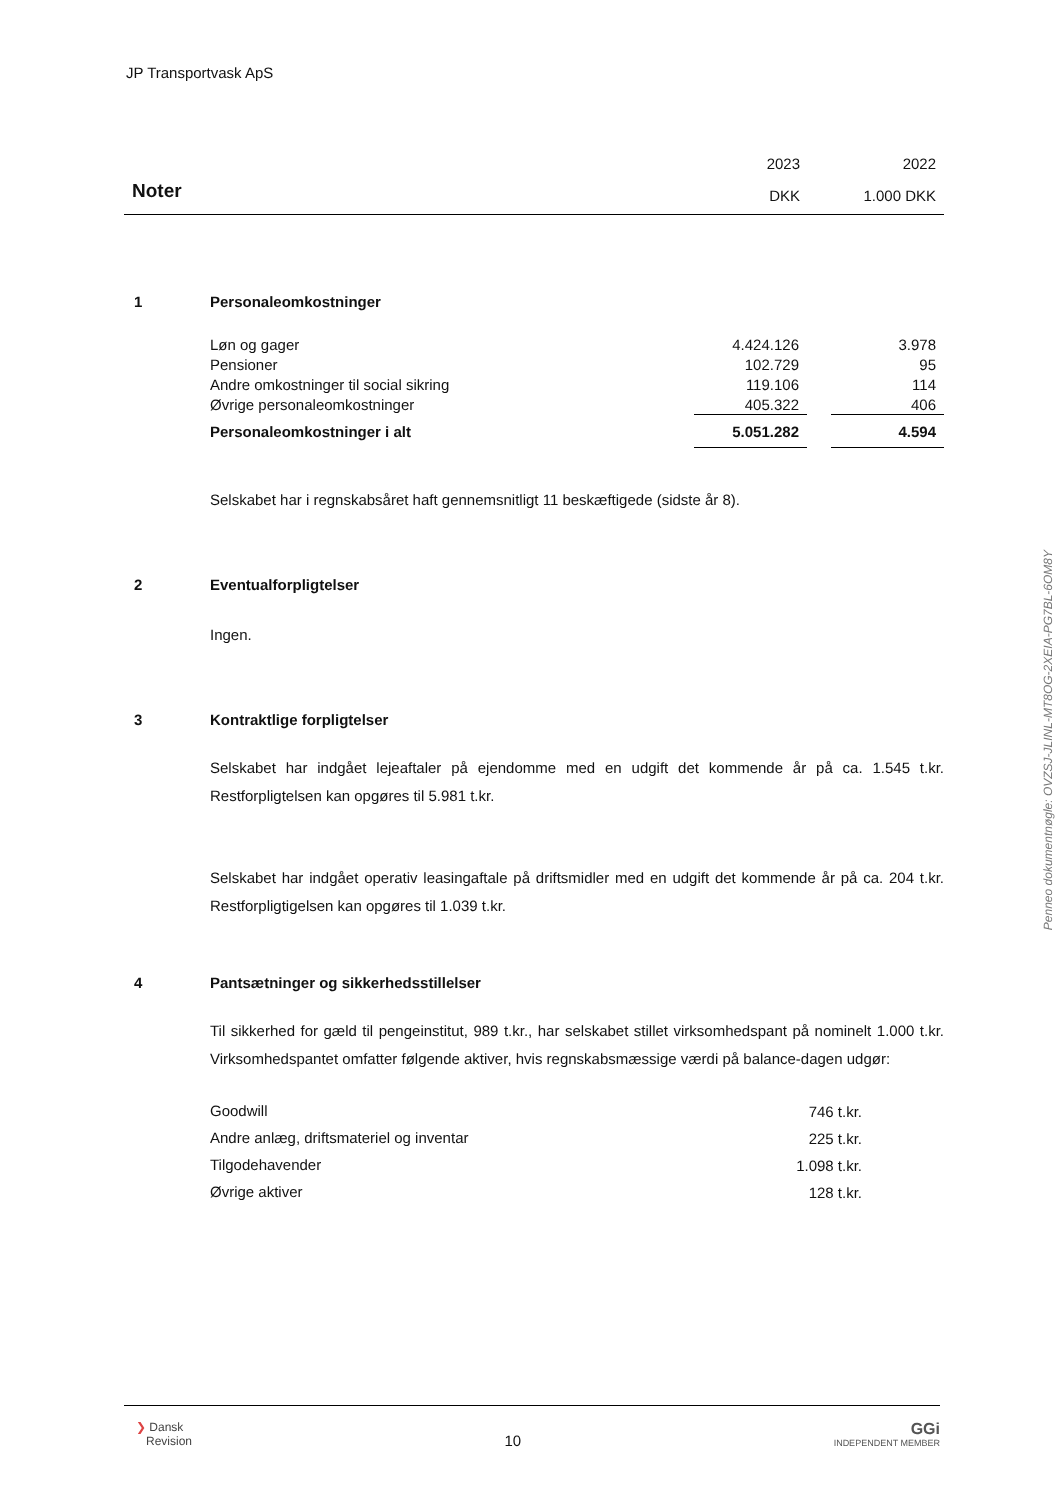JP Transportvask ApS
| | 2023 | 2022 |
| Noter | DKK | 1.000 DKK |
1 Personaleomkostninger
| Løn og gager | 4.424.126 | | 3.978 |
| Pensioner | 102.729 | | 95 |
| Andre omkostninger til social sikring | 119.106 | | 114 |
| Øvrige personaleomkostninger | 405.322 | | 406 |
| Personaleomkostninger i alt | 5.051.282 | | 4.594 |
Selskabet har i regnskabsåret haft gennemsnitligt 11 beskæftigede (sidste år 8).
2 Eventualforpligtelser
Ingen.
3 Kontraktlige forpligtelser
Selskabet har indgået lejeaftaler på ejendomme med en udgift det kommende år på ca. 1.545 t.kr. Restforpligtelsen kan opgøres til 5.981 t.kr.
Selskabet har indgået operativ leasingaftale på driftsmidler med en udgift det kommende år på ca. 204 t.kr. Restforpligtigelsen kan opgøres til 1.039 t.kr.
4 Pantsætninger og sikkerhedsstillelser
Til sikkerhed for gæld til pengeinstitut, 989 t.kr., har selskabet stillet virksomhedspant på nominelt 1.000 t.kr. Virksomhedspantet omfatter følgende aktiver, hvis regnskabsmæssige værdi på balance-dagen udgør:
| Goodwill | 746 t.kr. |
| Andre anlæg, driftsmateriel og inventar | 225 t.kr. |
| Tilgodehavender | 1.098 t.kr. |
| Øvrige aktiver | 128 t.kr. |
Penneo dokumentnøgle: OVZSJ-JLINL-MT8OG-2XEIA-PG7BL-6OM8Y
❯ Dansk
Revision
10
GGi
INDEPENDENT MEMBER